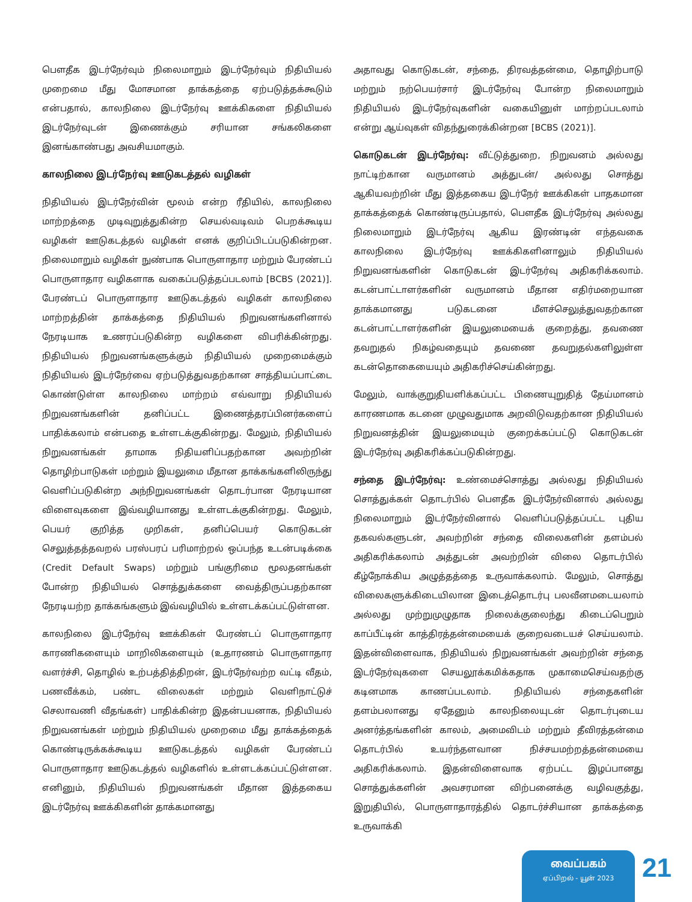பௌதீக இடர்நேர்வும் நிலைமாறும் இடர்நேர்வும் நிதியியல் முறைமை மீது மோசமான தாக்கத்தை ஏற்படுத்தக்கூடும் என்பதால், காலநிலை இடர்நேர்வு ஊக்கிகளை நிதியியல் இடர்நேர்வுடன் இணைக்கும் சரியான சங்கலிகளை இனங்காண்பது அவசியமாகும்.
காலநிலை இடர்நேர்வு ஊடுகடத்தல் வழிகள்
நிதியியல் இடர்நேர்வின் மூலம் என்ற ரீதியில், காலநிலை மாற்றத்தை முடிவுறுத்துகின்ற செயல்வடிவம் பெறக்கூடிய வழிகள் ஊடுகடத்தல் வழிகள் எனக் குறிப்பிடப்படுகின்றன. நிலைமாறும் வழிகள் நுண்பாக பொருளாதார மற்றும் பேரண்டப் பொருளாதார வழிகளாக வகைப்படுத்தப்படலாம் [BCBS (2021)]. பேரண்டப் பொருளாதார ஊடுகடத்தல் வழிகள் காலநிலை மாற்றத்தின் தாக்கத்தை நிதியியல் நிறுவனங்களினால் நேரடியாக உணரப்படுகின்ற வழிகளை விபரிக்கின்றது. நிதியியல் நிறுவனங்களுக்கும் நிதியியல் முறைமைக்கும் நிதியியல் இடர்நேர்வை ஏற்படுத்துவதற்கான சாத்தியப்பாட்டை கொண்டுள்ள காலநிலை மாற்றம் எவ்வாறு நிதியியல் நிறுவனங்களின் தனிப்பட்ட இணைத்தரப்பினர்களைப் பாதிக்கலாம் என்பதை உள்ளடக்குகின்றது. மேலும், நிதியியல் நிறுவனங்கள் தாமாக நிதியளிப்பதற்கான அவற்றின் தொழிற்பாடுகள் மற்றும் இயலுமை மீதான தாக்கங்களிலிருந்து வெளிப்படுகின்ற அந்நிறுவனங்கள் தொடர்பான நேரடியான விளைவுகளை இவ்வழியானது உள்ளடக்குகின்றது. மேலும், பெயர் குறித்த முறிகள், தனிப்பெயர் கொடுகடன் செலுத்தத்தவறல் பரஸ்பரப் பரிமாற்றல் ஒப்பந்த உடன்படிக்கை (Credit Default Swaps) மற்றும் பங்குரிமை மூலதனங்கள் போன்ற நிதியியல் சொத்துக்களை வைத்திருப்பதற்கான நேரடியற்ற தாக்கங்களும் இவ்வழியில் உள்ளடக்கப்பட்டுள்ளன.
காலநிலை இடர்நேர்வு ஊக்கிகள் பேரண்டப் பொருளாதார காரணிகளையும் மாறிலிகளையும் (உதாரணம் பொருளாதார வளர்ச்சி, தொழில் உற்பத்தித்திறன், இடர்நேர்வற்ற வட்டி வீதம், பணவீக்கம், பண்ட விலைகள் மற்றும் வெளிநாட்டுச் செலாவணி வீதங்கள்) பாதிக்கின்ற இதன்பயனாக, நிதியியல் நிறுவனங்கள் மற்றும் நிதியியல் முறைமை மீது தாக்கத்தைக் கொண்டிருக்கக்கூடிய ஊடுகடத்தல் வழிகள் பேரண்டப் பொருளாதார ஊடுகடத்தல் வழிகளில் உள்ளடக்கப்பட்டுள்ளன. எனினும், நிதியியல் நிறுவனங்கள் மீதான இத்தகைய இடர்நேர்வு ஊக்கிகளின் தாக்கமானது
அதாவது கொடுகடன், சந்தை, திரவத்தன்மை, தொழிற்பாடு மற்றும் நற்பெயர்சார் இடர்நேர்வு போன்ற நிலைமாறும் நிதியியல் இடர்நேர்வுகளின் வகையினுள் மாற்றப்படலாம் என்று ஆய்வுகள் விதந்துரைக்கின்றன [BCBS (2021)].
கொடுகடன் இடர்நேர்வு: வீட்டுத்துறை, நிறுவனம் அல்லது நாட்டிற்கான வருமானம் அத்துடன்/ அல்லது சொத்து ஆகியவற்றின் மீது இத்தகைய இடர்நேர் ஊக்கிகள் பாதகமான தாக்கத்தைக் கொண்டிருப்பதால், பௌதீக இடர்நேர்வு அல்லது நிலைமாறும் இடர்நேர்வு ஆகிய இரண்டின் எந்தவகை காலநிலை இடர்நேர்வு ஊக்கிகளினாலும் நிதியியல் நிறுவனங்களின் கொடுகடன் இடர்நேர்வு அதிகரிக்கலாம். கடன்பாட்டாளர்களின் வருமானம் மீதான எதிர்மறையான தாக்கமானது படுகடனை மீளச்செலுத்துவதற்கான கடன்பாட்டாளர்களின் இயலுமையைக் குறைத்து, தவணை தவறுதல் நிகழ்வதையும் தவணை தவறுதல்களிலுள்ள கடன்தொகையையும் அதிகரிச்செய்கின்றது.
மேலும், வாக்குறுதியளிக்கப்பட்ட பிணையுறுதித் தேய்மானம் காரணமாக கடனை முழுவதுமாக அறவிடுவதற்கான நிதியியல் நிறுவனத்தின் இயலுமையும் குறைக்கப்பட்டு கொடுகடன் இடர்நேர்வு அதிகரிக்கப்படுகின்றது.
சந்தை இடர்நேர்வு: உண்மைச்சொத்து அல்லது நிதியியல் சொத்துக்கள் தொடர்பில் பௌதீக இடர்நேர்வினால் அல்லது நிலைமாறும் இடர்நேர்வினால் வெளிப்படுத்தப்பட்ட புதிய தகவல்களுடன், அவற்றின் சந்தை விலைகளின் தளம்பல் அதிகரிக்கலாம் அத்துடன் அவற்றின் விலை தொடர்பில் கீழ்நோக்கிய அழுத்தத்தை உருவாக்கலாம். மேலும், சொத்து விலைகளுக்கிடையிலான இடைத்தொடர்பு பலவீனமடையலாம் அல்லது முற்றுமுழுதாக நிலைக்குலைந்து கிடைப்பெறும் காப்பீட்டின் காத்திரத்தன்மையைக் குறைவடையச் செய்யலாம். இதன்விளைவாக, நிதியியல் நிறுவனங்கள் அவற்றின் சந்தை இடர்நேர்வுகளை செயலூக்கமிக்கதாக முகாமைசெய்வதற்கு கடினமாக காணப்படலாம். நிதியியல் சந்தைகளின் தளம்பலானது ஏதேனும் காலநிலையுடன் தொடர்புடைய அனர்த்தங்களின் காலம், அமைவிடம் மற்றும் தீவிரத்தன்மை தொடர்பில் உயர்ந்தளவான நிச்சயமற்றத்தன்மையை அதிகரிக்கலாம். இதன்விளைவாக ஏற்பட்ட இழப்பானது சொத்துக்களின் அவசரமான விற்பனைக்கு வழிவகுத்து, இறுதியில், பொருளாதாரத்தில் தொடர்ச்சியான தாக்கத்தை உருவாக்கி
வைப்பகம்
ஏப்பிறல் - யூன் 2023
21